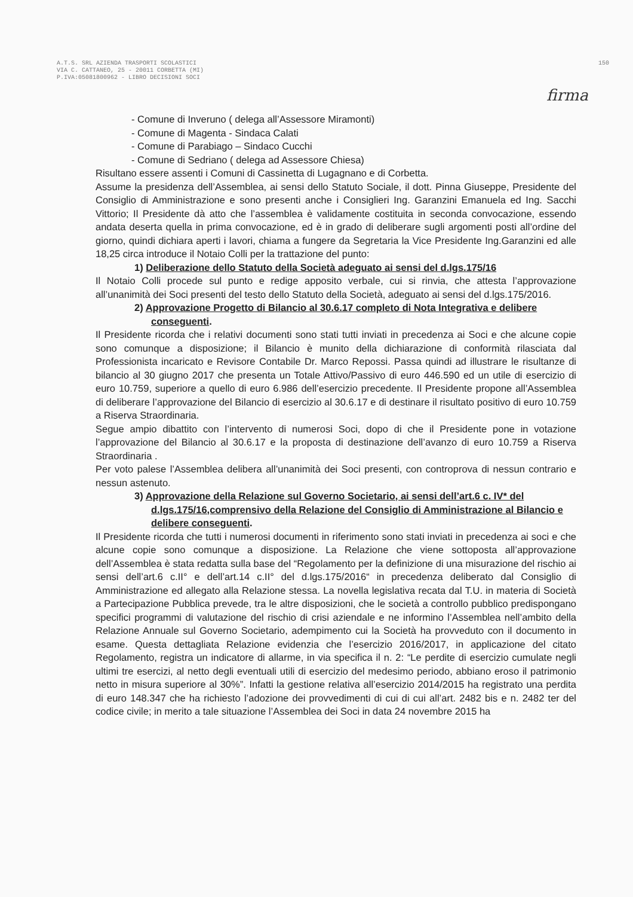A.T.S. SRL AZIENDA TRASPORTI SCOLASTICI
VIA C. CATTANEO, 25 - 20011 CORBETTA (MI)
P.IVA:05081800962 - LIBRO DECISIONI SOCI
150
firma
- Comune di Inveruno ( delega all’Assessore Miramonti)
- Comune di Magenta - Sindaca Calati
- Comune di Parabiago – Sindaco Cucchi
- Comune di Sedriano ( delega ad Assessore Chiesa)
Risultano essere assenti i Comuni di Cassinetta di Lugagnano e di Corbetta.
Assume la presidenza dell’Assemblea, ai sensi dello Statuto Sociale, il dott. Pinna Giuseppe, Presidente del Consiglio di Amministrazione e sono presenti anche i Consiglieri Ing. Garanzini Emanuela ed Ing. Sacchi Vittorio; Il Presidente dà atto che l’assemblea è validamente costituita in seconda convocazione, essendo andata deserta quella in prima convocazione, ed è in grado di deliberare sugli argomenti posti all’ordine del giorno, quindi dichiara aperti i lavori, chiama a fungere da Segretaria la Vice Presidente Ing.Garanzini ed alle 18,25 circa introduce il Notaio Colli per la trattazione del punto:
1) Deliberazione dello Statuto della Società adeguato ai sensi del d.lgs.175/16
Il Notaio Colli procede sul punto e redige apposito verbale, cui si rinvia, che attesta l’approvazione all’unanimità dei Soci presenti del testo dello Statuto della Società, adeguato ai sensi del d.lgs.175/2016.
2) Approvazione Progetto di Bilancio al 30.6.17 completo di Nota Integrativa e delibere conseguenti.
Il Presidente ricorda che i relativi documenti sono stati tutti inviati in precedenza ai Soci e che alcune copie sono comunque a disposizione; il Bilancio è munito della dichiarazione di conformità rilasciata dal Professionista incaricato e Revisore Contabile Dr. Marco Repossi. Passa quindi ad illustrare le risultanze di bilancio al 30 giugno 2017 che presenta un Totale Attivo/Passivo di euro 446.590 ed un utile di esercizio di euro 10.759, superiore a quello di euro 6.986 dell’esercizio precedente. Il Presidente propone all’Assemblea di deliberare l’approvazione del Bilancio di esercizio al 30.6.17 e di destinare il risultato positivo di euro 10.759 a Riserva Straordinaria.
Segue ampio dibattito con l’intervento di numerosi Soci, dopo di che il Presidente pone in votazione l’approvazione del Bilancio al 30.6.17 e la proposta di destinazione dell’avanzo di euro 10.759 a Riserva Straordinaria .
Per voto palese l’Assemblea delibera all’unanimità dei Soci presenti, con controprova di nessun contrario e nessun astenuto.
3) Approvazione della Relazione sul Governo Societario, ai sensi dell’art.6 c. IV* del d.lgs.175/16,comprensivo della Relazione del Consiglio di Amministrazione al Bilancio e delibere conseguenti.
Il Presidente ricorda che tutti i numerosi documenti in riferimento sono stati inviati in precedenza ai soci e che alcune copie sono comunque a disposizione. La Relazione che viene sottoposta all’approvazione dell’Assemblea è stata redatta sulla base del “Regolamento per la definizione di una misurazione del rischio ai sensi dell’art.6 c.II° e dell’art.14 c.II° del d.lgs.175/2016“ in precedenza deliberato dal Consiglio di Amministrazione ed allegato alla Relazione stessa. La novella legislativa recata dal T.U. in materia di Società a Partecipazione Pubblica prevede, tra le altre disposizioni, che le società a controllo pubblico predispongano specifici programmi di valutazione del rischio di crisi aziendale e ne informino l’Assemblea nell’ambito della Relazione Annuale sul Governo Societario, adempimento cui la Società ha provveduto con il documento in esame. Questa dettagliata Relazione evidenzia che l’esercizio 2016/2017, in applicazione del citato Regolamento, registra un indicatore di allarme, in via specifica il n. 2: “Le perdite di esercizio cumulate negli ultimi tre esercizi, al netto degli eventuali utili di esercizio del medesimo periodo, abbiano eroso il patrimonio netto in misura superiore al 30%”. Infatti la gestione relativa all’esercizio 2014/2015 ha registrato una perdita di euro 148.347 che ha richiesto l’adozione dei provvedimenti di cui di cui all’art. 2482 bis e n. 2482 ter del codice civile; in merito a tale situazione l’Assemblea dei Soci in data 24 novembre 2015 ha